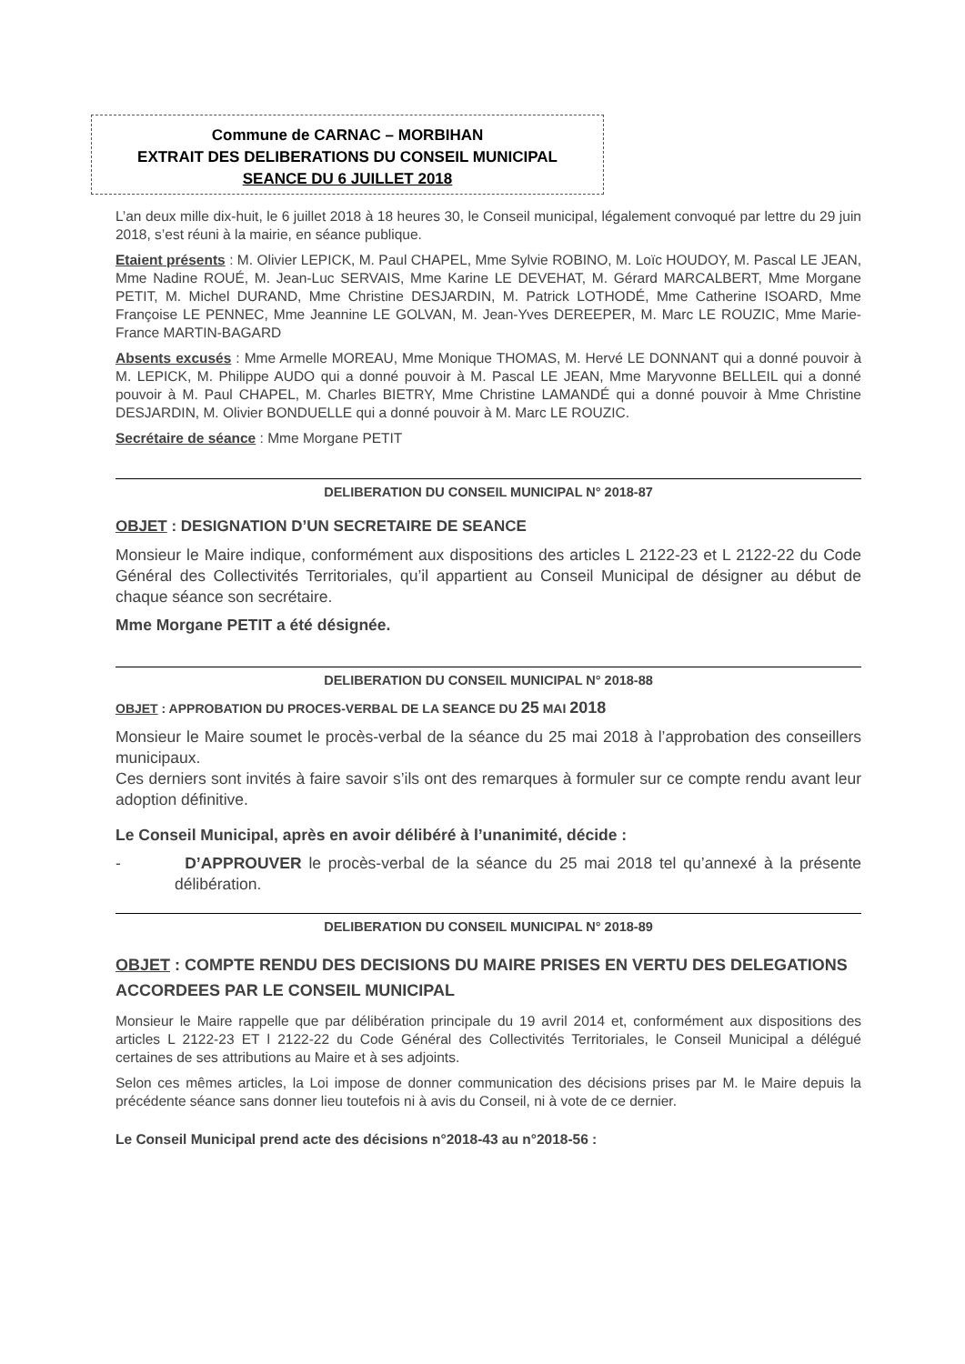Commune de CARNAC – MORBIHAN
EXTRAIT DES DELIBERATIONS DU CONSEIL MUNICIPAL
SEANCE DU 6 JUILLET 2018
L’an deux mille dix-huit, le 6 juillet 2018 à 18 heures 30, le Conseil municipal, légalement convoqué par lettre du 29 juin 2018, s’est réuni à la mairie, en séance publique.
Etaient présents : M. Olivier LEPICK, M. Paul CHAPEL, Mme Sylvie ROBINO, M. Loïc HOUDOY, M. Pascal LE JEAN, Mme Nadine ROUÉ, M. Jean-Luc SERVAIS, Mme Karine LE DEVEHAT, M. Gérard MARCALBERT, Mme Morgane PETIT, M. Michel DURAND, Mme Christine DESJARDIN, M. Patrick LOTHODÉ, Mme Catherine ISOARD, Mme Françoise LE PENNEC, Mme Jeannine LE GOLVAN, M. Jean-Yves DEREEPER, M. Marc LE ROUZIC, Mme Marie-France MARTIN-BAGARD
Absents excusés : Mme Armelle MOREAU, Mme Monique THOMAS, M. Hervé LE DONNANT qui a donné pouvoir à M. LEPICK, M. Philippe AUDO qui a donné pouvoir à M. Pascal LE JEAN, Mme Maryvonne BELLEIL qui a donné pouvoir à M. Paul CHAPEL, M. Charles BIETRY, Mme Christine LAMANDÉ qui a donné pouvoir à Mme Christine DESJARDIN, M. Olivier BONDUELLE qui a donné pouvoir à M. Marc LE ROUZIC.
Secrétaire de séance : Mme Morgane PETIT
DELIBERATION DU CONSEIL MUNICIPAL N° 2018-87
OBJET : DESIGNATION D’UN SECRETAIRE DE SEANCE
Monsieur le Maire indique, conformément aux dispositions des articles L 2122-23 et L 2122-22 du Code Général des Collectivités Territoriales, qu’il appartient au Conseil Municipal de désigner au début de chaque séance son secrétaire.
Mme Morgane PETIT a été désignée.
DELIBERATION DU CONSEIL MUNICIPAL N° 2018-88
OBJET : APPROBATION DU PROCES-VERBAL DE LA SEANCE DU 25 MAI 2018
Monsieur le Maire soumet le procès-verbal de la séance du 25 mai 2018 à l’approbation des conseillers municipaux.
Ces derniers sont invités à faire savoir s’ils ont des remarques à formuler sur ce compte rendu avant leur adoption définitive.
Le Conseil Municipal, après en avoir délibéré à l’unanimité, décide :
- D’APPROUVER le procès-verbal de la séance du 25 mai 2018 tel qu’annexé à la présente délibération.
DELIBERATION DU CONSEIL MUNICIPAL N° 2018-89
OBJET : COMPTE RENDU DES DECISIONS DU MAIRE PRISES EN VERTU DES DELEGATIONS ACCORDEES PAR LE CONSEIL MUNICIPAL
Monsieur le Maire rappelle que par délibération principale du 19 avril 2014 et, conformément aux dispositions des articles L 2122-23 ET l 2122-22 du Code Général des Collectivités Territoriales, le Conseil Municipal a délégué certaines de ses attributions au Maire et à ses adjoints.
Selon ces mêmes articles, la Loi impose de donner communication des décisions prises par M. le Maire depuis la précédente séance sans donner lieu toutefois ni à avis du Conseil, ni à vote de ce dernier.
Le Conseil Municipal prend acte des décisions n°2018-43 au n°2018-56 :